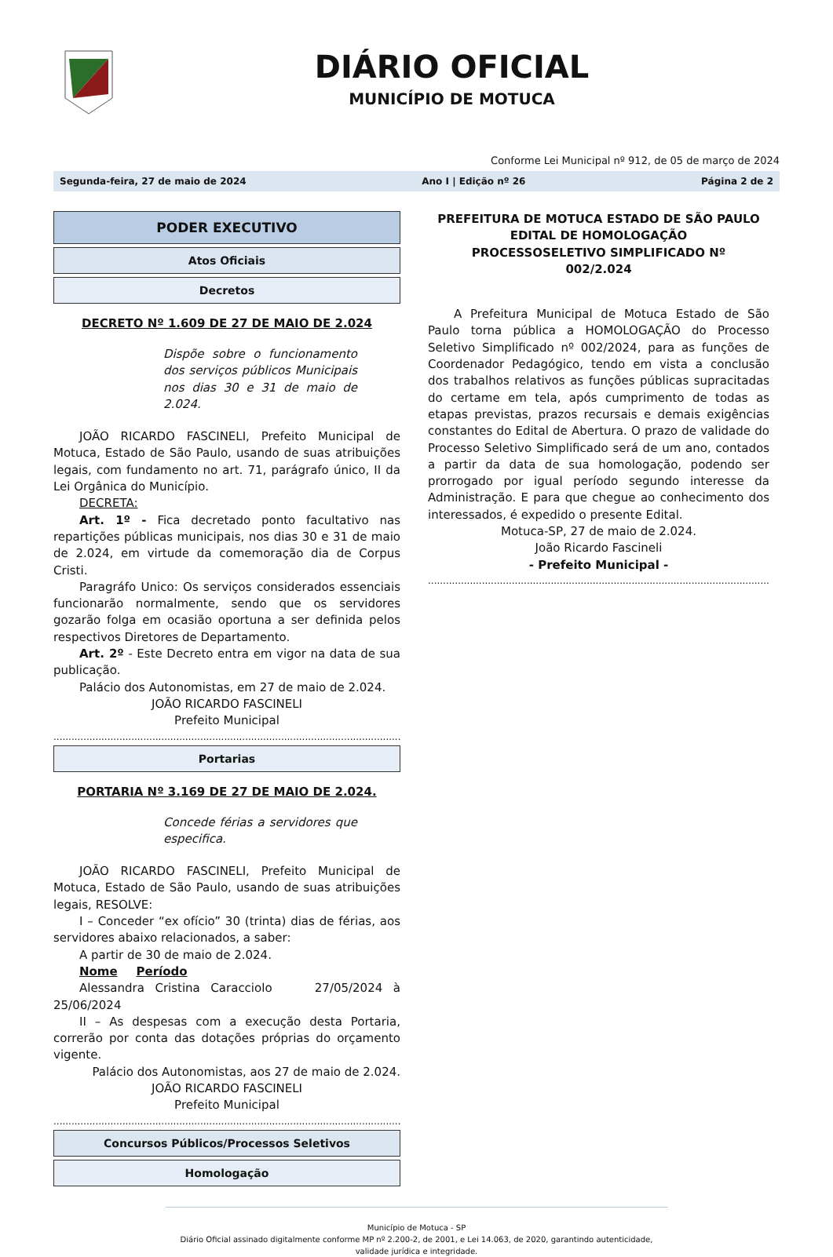DIÁRIO OFICIAL
MUNICÍPIO DE MOTUCA
Conforme Lei Municipal nº 912, de 05 de março de 2024
Segunda-feira, 27 de maio de 2024 Ano I | Edição nº 26 Página 2 de 2
PODER EXECUTIVO
Atos Oficiais
Decretos
DECRETO Nº 1.609 DE 27 DE MAIO DE 2.024
Dispõe sobre o funcionamento dos serviços públicos Municipais nos dias 30 e 31 de maio de 2.024.
JOÃO RICARDO FASCINELI, Prefeito Municipal de Motuca, Estado de São Paulo, usando de suas atribuições legais, com fundamento no art. 71, parágrafo único, II da Lei Orgânica do Município.
DECRETA:
Art. 1º - Fica decretado ponto facultativo nas repartições públicas municipais, nos dias 30 e 31 de maio de 2.024, em virtude da comemoração dia de Corpus Cristi.
Paragráfo Unico: Os serviços considerados essenciais funcionarão normalmente, sendo que os servidores gozarão folga em ocasião oportuna a ser definida pelos respectivos Diretores de Departamento.
Art. 2º - Este Decreto entra em vigor na data de sua publicação.
Palácio dos Autonomistas, em 27 de maio de 2.024.
JOÃO RICARDO FASCINELI
Prefeito Municipal
..........................................................................................................................
Portarias
PORTARIA Nº 3.169 DE 27 DE MAIO DE 2.024.
Concede férias a servidores que especifica.
JOÃO RICARDO FASCINELI, Prefeito Municipal de Motuca, Estado de São Paulo, usando de suas atribuições legais, RESOLVE:
I – Conceder “ex ofício” 30 (trinta) dias de férias, aos servidores abaixo relacionados, a saber:
A partir de 30 de maio de 2.024.
Nome Período
Alessandra Cristina Caracciolo 27/05/2024 à 25/06/2024
II – As despesas com a execução desta Portaria, correrão por conta das dotações próprias do orçamento vigente.
Palácio dos Autonomistas, aos 27 de maio de 2.024.
JOÃO RICARDO FASCINELI
Prefeito Municipal
..........................................................................................................................
Concursos Públicos/Processos Seletivos
Homologação
PREFEITURA DE MOTUCA ESTADO DE SÃO PAULO
EDITAL DE HOMOLOGAÇÃO
PROCESSOSELETIVO SIMPLIFICADO Nº
002/2.024
A Prefeitura Municipal de Motuca Estado de São Paulo torna pública a HOMOLOGAÇÃO do Processo Seletivo Simplificado nº 002/2024, para as funções de Coordenador Pedagógico, tendo em vista a conclusão dos trabalhos relativos as funções públicas supracitadas do certame em tela, após cumprimento de todas as etapas previstas, prazos recursais e demais exigências constantes do Edital de Abertura. O prazo de validade do Processo Seletivo Simplificado será de um ano, contados a partir da data de sua homologação, podendo ser prorrogado por igual período segundo interesse da Administração. E para que chegue ao conhecimento dos interessados, é expedido o presente Edital.
Motuca-SP, 27 de maio de 2.024.
João Ricardo Fascineli
- Prefeito Municipal -
..........................................................................................................................
Município de Motuca - SP
Diário Oficial assinado digitalmente conforme MP nº 2.200-2, de 2001, e Lei 14.063, de 2020, garantindo autenticidade, validade jurídica e integridade.